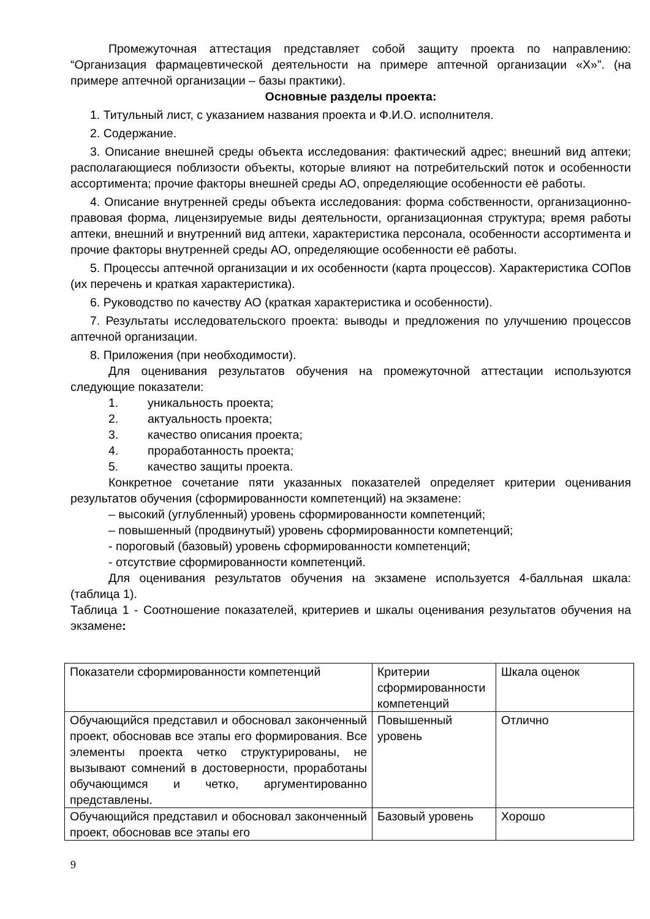Промежуточная аттестация представляет собой защиту проекта по направлению: “Организация фармацевтической деятельности на примере аптечной организации «Х»”. (на примере аптечной организации – базы практики).
Основные разделы проекта:
1. Титульный лист, с указанием названия проекта и Ф.И.О. исполнителя.
2. Содержание.
3. Описание внешней среды объекта исследования: фактический адрес; внешний вид аптеки; располагающиеся поблизости объекты, которые влияют на потребительский поток и особенности ассортимента; прочие факторы внешней среды АО, определяющие особенности её работы.
4. Описание внутренней среды объекта исследования: форма собственности, организационно-правовая форма, лицензируемые виды деятельности, организационная структура; время работы аптеки, внешний и внутренний вид аптеки, характеристика персонала, особенности ассортимента и прочие факторы внутренней среды АО, определяющие особенности её работы.
5. Процессы аптечной организации и их особенности (карта процессов). Характеристика СОПов (их перечень и краткая характеристика).
6. Руководство по качеству АО (краткая характеристика и особенности).
7. Результаты исследовательского проекта: выводы и предложения по улучшению процессов аптечной организации.
8. Приложения (при необходимости).
Для оценивания результатов обучения на промежуточной аттестации используются следующие показатели:
1. уникальность проекта;
2. актуальность проекта;
3. качество описания проекта;
4. проработанность проекта;
5. качество защиты проекта.
Конкретное сочетание пяти указанных показателей определяет критерии оценивания результатов обучения (сформированности компетенций) на экзамене:
– высокий (углубленный) уровень сформированности компетенций;
– повышенный (продвинутый) уровень сформированности компетенций;
- пороговый (базовый) уровень сформированности компетенций;
- отсутствие сформированности компетенций.
Для оценивания результатов обучения на экзамене используется 4-балльная шкала: (таблица 1).
Таблица 1 - Соотношение показателей, критериев и шкалы оценивания результатов обучения на экзамене:
| Показатели сформированности компетенций | Критерии сформированности компетенций | Шкала оценок |
| Обучающийся представил и обосновал законченный проект, обосновав все этапы его формирования. Все элементы проекта четко структурированы, не вызывают сомнений в достоверности, проработаны обучающимся и четко, аргументированно представлены. | Повышенный уровень | Отлично |
| Обучающийся представил и обосновал законченный проект, обосновав все этапы его | Базовый уровень | Хорошо |
9